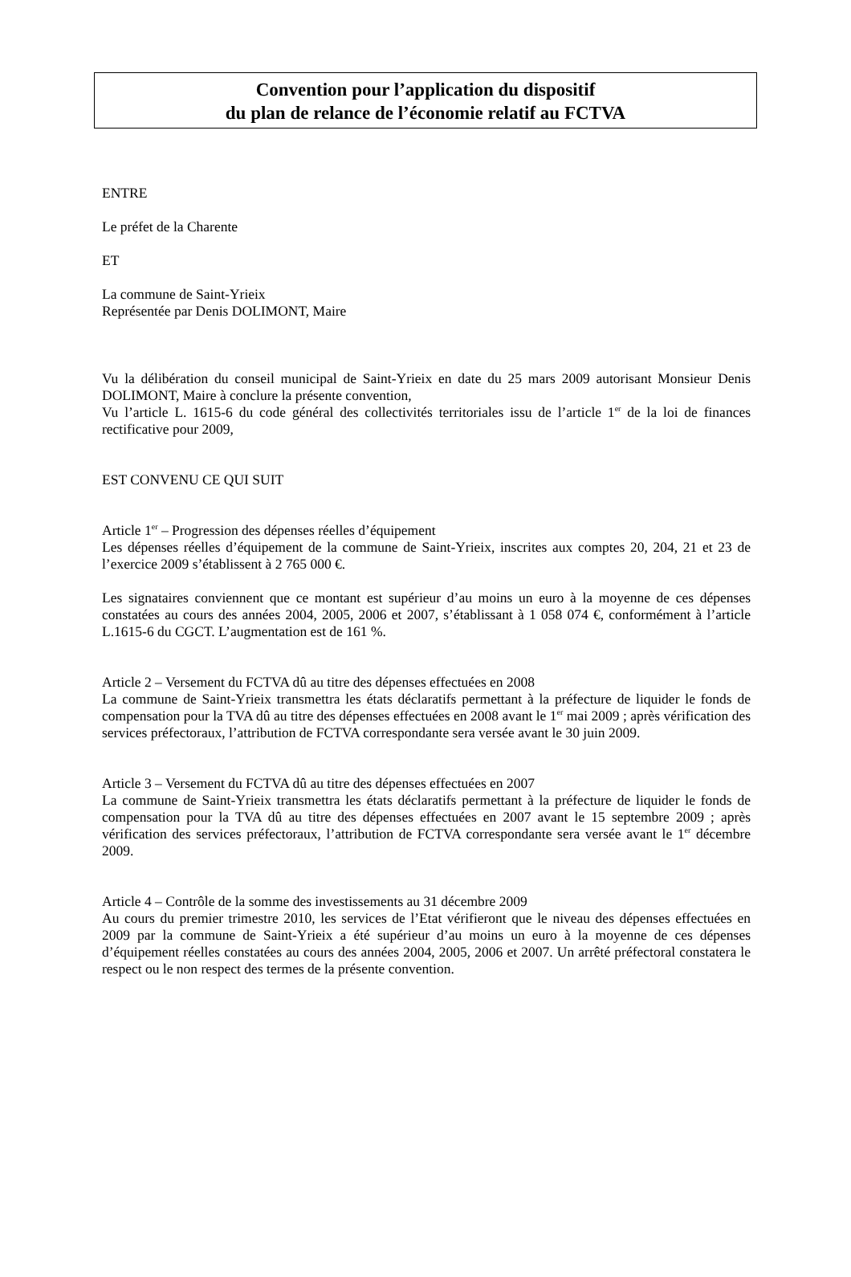Convention pour l’application du dispositif
du plan de relance de l’économie relatif au FCTVA
ENTRE
Le préfet de la Charente
ET
La commune de Saint-Yrieix
Représentée par Denis DOLIMONT, Maire
Vu la délibération du conseil municipal de Saint-Yrieix en date du 25 mars 2009 autorisant Monsieur Denis DOLIMONT, Maire à conclure la présente convention,
Vu l’article L. 1615-6 du code général des collectivités territoriales issu de l’article 1<sup>er</sup> de la loi de finances rectificative pour 2009,
EST CONVENU CE QUI SUIT
Article 1<sup>er</sup> – Progression des dépenses réelles d’équipement
Les dépenses réelles d’équipement de la commune de Saint-Yrieix, inscrites aux comptes 20, 204, 21 et 23 de l’exercice 2009 s’établissent à 2 765 000 €.
Les signataires conviennent que ce montant est supérieur d’au moins un euro à la moyenne de ces dépenses constatées au cours des années 2004, 2005, 2006 et 2007, s’établissant à 1 058 074 €, conformément à l’article L.1615-6 du CGCT. L’augmentation est de 161 %.
Article 2 – Versement du FCTVA dû au titre des dépenses effectuées en 2008
La commune de Saint-Yrieix transmettra les états déclaratifs permettant à la préfecture de liquider le fonds de compensation pour la TVA dû au titre des dépenses effectuées en 2008 avant le 1<sup>er</sup> mai 2009 ; après vérification des services préfectoraux, l’attribution de FCTVA correspondante sera versée avant le 30 juin 2009.
Article 3 – Versement du FCTVA dû au titre des dépenses effectuées en 2007
La commune de Saint-Yrieix transmettra les états déclaratifs permettant à la préfecture de liquider le fonds de compensation pour la TVA dû au titre des dépenses effectuées en 2007 avant le 15 septembre 2009 ; après vérification des services préfectoraux, l’attribution de FCTVA correspondante sera versée avant le 1<sup>er</sup> décembre 2009.
Article 4 – Contrôle de la somme des investissements au 31 décembre 2009
Au cours du premier trimestre 2010, les services de l’Etat vérifieront que le niveau des dépenses effectuées en 2009 par la commune de Saint-Yrieix a été supérieur d’au moins un euro à la moyenne de ces dépenses d’équipement réelles constatées au cours des années 2004, 2005, 2006 et 2007. Un arrêté préfectoral constatera le respect ou le non respect des termes de la présente convention.